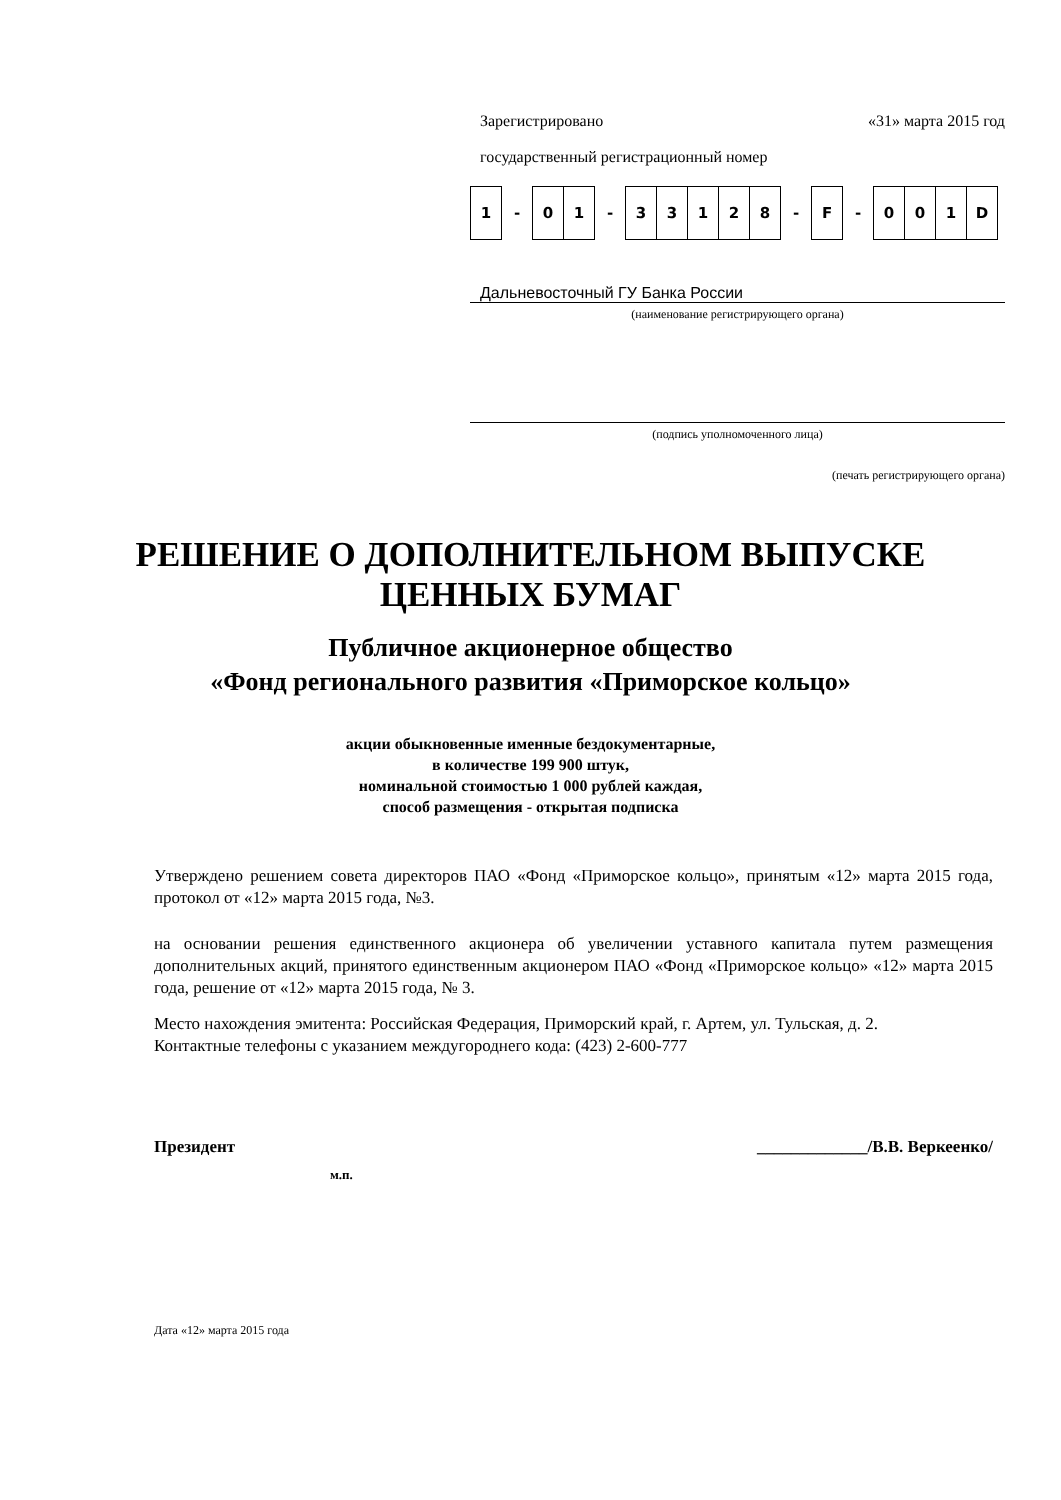Зарегистрировано «31» марта 2015 год
государственный регистрационный номер
| 1 | - | 0 | 1 | - | 3 | 3 | 1 | 2 | 8 | - | F | - | 0 | 0 | 1 | D |
Дальневосточный ГУ Банка России
(наименование регистрирующего органа)
(подпись уполномоченного лица)
(печать регистрирующего органа)
РЕШЕНИЕ О ДОПОЛНИТЕЛЬНОМ ВЫПУСКЕ
ЦЕННЫХ БУМАГ
Публичное акционерное общество
«Фонд регионального развития «Приморское кольцо»
акции обыкновенные именные бездокументарные,
в количестве 199 900 штук,
номинальной стоимостью 1 000 рублей каждая,
способ размещения - открытая подписка
Утверждено решением совета директоров ПАО «Фонд «Приморское кольцо», принятым «12» марта 2015 года, протокол от «12» марта 2015 года, №3.
на основании решения единственного акционера об увеличении уставного капитала путем размещения дополнительных акций, принятого единственным акционером ПАО «Фонд «Приморское кольцо» «12» марта 2015 года, решение от «12» марта 2015 года, № 3.
Место нахождения эмитента: Российская Федерация, Приморский край, г. Артем, ул. Тульская, д. 2.
Контактные телефоны с указанием междугороднего кода: (423) 2-600-777
Президент _____________/В.В. Веркеенко/
м.п.
Дата «12» марта 2015 года